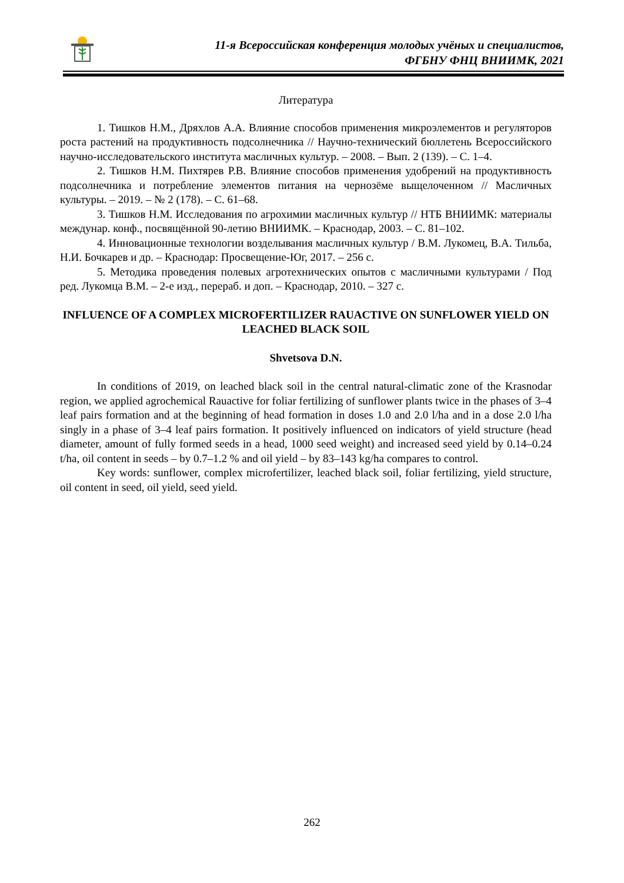11-я Всероссийская конференция молодых учёных и специалистов,
ФГБНУ ФНЦ ВНИИМК, 2021
Литература
1. Тишков Н.М., Дряхлов А.А. Влияние способов применения микроэлементов и регуляторов роста растений на продуктивность подсолнечника // Научно-технический бюллетень Всероссийского научно-исследовательского института масличных культур. – 2008. – Вып. 2 (139). – С. 1–4.
2. Тишков Н.М. Пихтярев Р.В. Влияние способов применения удобрений на продуктивность подсолнечника и потребление элементов питания на чернозёме выщелоченном // Масличных культуры. – 2019. – № 2 (178). – С. 61–68.
3. Тишков Н.М. Исследования по агрохимии масличных культур // НТБ ВНИИМК: материалы междунар. конф., посвящённой 90-летию ВНИИМК. – Краснодар, 2003. – С. 81–102.
4. Инновационные технологии возделывания масличных культур / В.М. Лукомец, В.А. Тильба, Н.И. Бочкарев и др. – Краснодар: Просвещение-Юг, 2017. – 256 с.
5. Методика проведения полевых агротехнических опытов с масличными культурами / Под ред. Лукомца В.М. – 2-е изд., перераб. и доп. – Краснодар, 2010. – 327 с.
INFLUENCE OF A COMPLEX MICROFERTILIZER RAUACTIVE ON SUNFLOWER YIELD ON LEACHED BLACK SOIL
Shvetsova D.N.
In conditions of 2019, on leached black soil in the central natural-climatic zone of the Krasnodar region, we applied agrochemical Rauactive for foliar fertilizing of sunflower plants twice in the phases of 3–4 leaf pairs formation and at the beginning of head formation in doses 1.0 and 2.0 l/ha and in a dose 2.0 l/ha singly in a phase of 3–4 leaf pairs formation. It positively influenced on indicators of yield structure (head diameter, amount of fully formed seeds in a head, 1000 seed weight) and increased seed yield by 0.14–0.24 t/ha, oil content in seeds – by 0.7–1.2 % and oil yield – by 83–143 kg/ha compares to control.
Key words: sunflower, complex microfertilizer, leached black soil, foliar fertilizing, yield structure, oil content in seed, oil yield, seed yield.
262